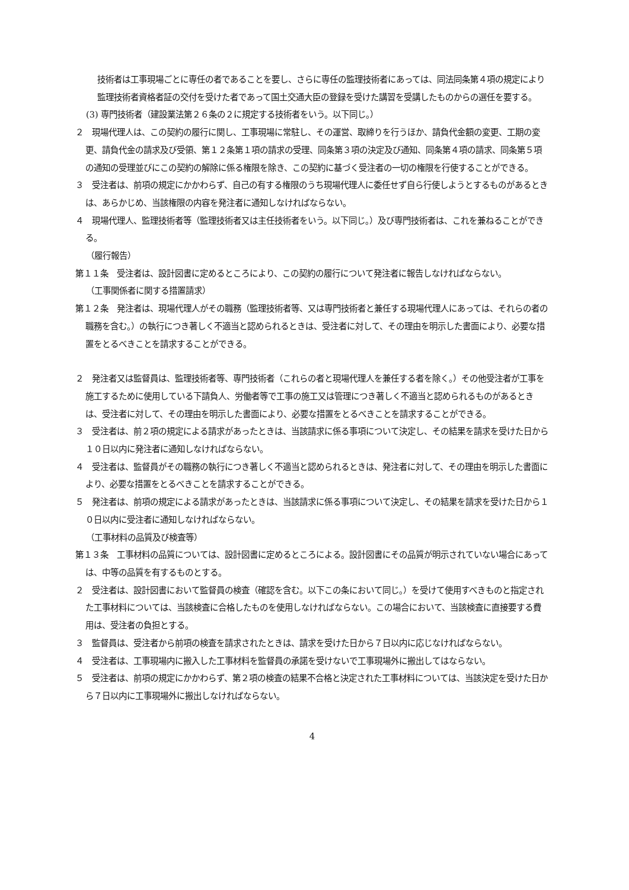技術者は工事現場ごとに専任の者であることを要し、さらに専任の監理技術者にあっては、同法同条第４項の規定により監理技術者資格者証の交付を受けた者であって国土交通大臣の登録を受けた講習を受講したものからの選任を要する。
(3) 専門技術者（建設業法第２６条の２に規定する技術者をいう。以下同じ。）
２　現場代理人は、この契約の履行に関し、工事現場に常駐し、その運営、取締りを行うほか、請負代金額の変更、工期の変更、請負代金の請求及び受領、第１２条第１項の請求の受理、同条第３項の決定及び通知、同条第４項の請求、同条第５項の通知の受理並びにこの契約の解除に係る権限を除き、この契約に基づく受注者の一切の権限を行使することができる。
３　受注者は、前項の規定にかかわらず、自己の有する権限のうち現場代理人に委任せず自ら行使しようとするものがあるときは、あらかじめ、当該権限の内容を発注者に通知しなければならない。
４　現場代理人、監理技術者等（監理技術者又は主任技術者をいう。以下同じ。）及び専門技術者は、これを兼ねることができる。
（履行報告）
第１１条　受注者は、設計図書に定めるところにより、この契約の履行について発注者に報告しなければならない。
（工事関係者に関する措置請求）
第１２条　発注者は、現場代理人がその職務（監理技術者等、又は専門技術者と兼任する現場代理人にあっては、それらの者の職務を含む。）の執行につき著しく不適当と認められるときは、受注者に対して、その理由を明示した書面により、必要な措置をとるべきことを請求することができる。
２　発注者又は監督員は、監理技術者等、専門技術者（これらの者と現場代理人を兼任する者を除く。）その他受注者が工事を施工するために使用している下請負人、労働者等で工事の施工又は管理につき著しく不適当と認められるものがあるときは、受注者に対して、その理由を明示した書面により、必要な措置をとるべきことを請求することができる。
３　受注者は、前２項の規定による請求があったときは、当該請求に係る事項について決定し、その結果を請求を受けた日から１０日以内に発注者に通知しなければならない。
４　受注者は、監督員がその職務の執行につき著しく不適当と認められるときは、発注者に対して、その理由を明示した書面により、必要な措置をとるべきことを請求することができる。
５　発注者は、前項の規定による請求があったときは、当該請求に係る事項について決定し、その結果を請求を受けた日から１０日以内に受注者に通知しなければならない。
（工事材料の品質及び検査等）
第１３条　工事材料の品質については、設計図書に定めるところによる。設計図書にその品質が明示されていない場合にあっては、中等の品質を有するものとする。
２　受注者は、設計図書において監督員の検査（確認を含む。以下この条において同じ。）を受けて使用すべきものと指定された工事材料については、当該検査に合格したものを使用しなければならない。この場合において、当該検査に直接要する費用は、受注者の負担とする。
３　監督員は、受注者から前項の検査を請求されたときは、請求を受けた日から７日以内に応じなければならない。
４　受注者は、工事現場内に搬入した工事材料を監督員の承諾を受けないで工事現場外に搬出してはならない。
５　受注者は、前項の規定にかかわらず、第２項の検査の結果不合格と決定された工事材料については、当該決定を受けた日から７日以内に工事現場外に搬出しなければならない。
4